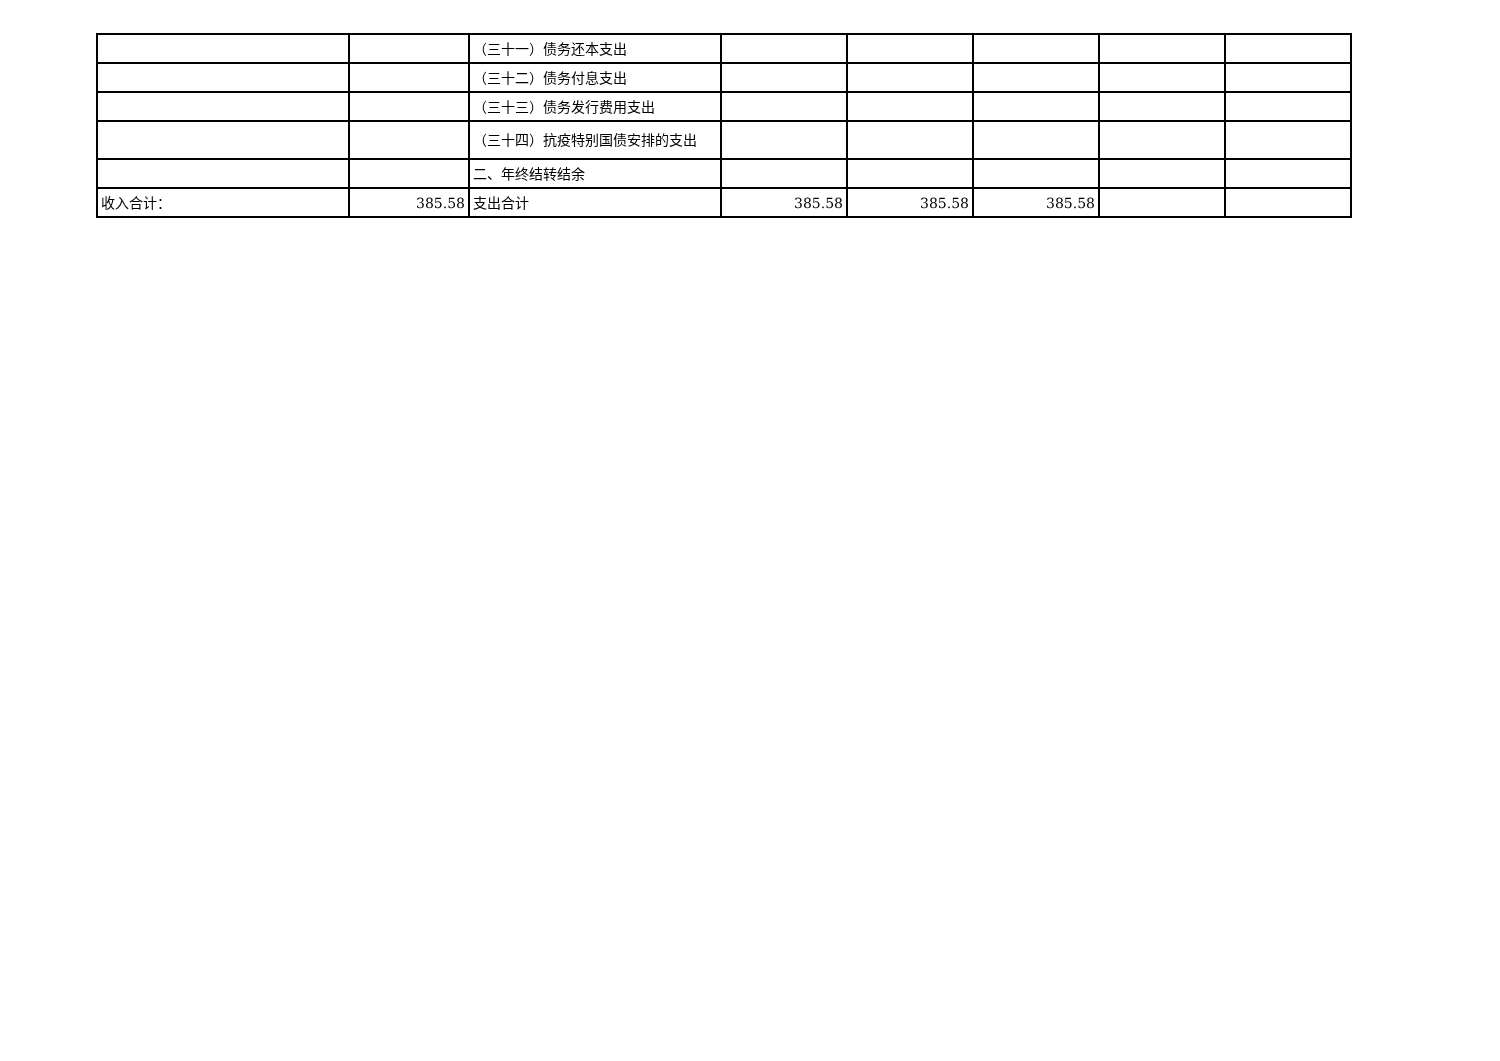| | | （三十一）债务还本支出 | | | | | |
| | | （三十二）债务付息支出 | | | | | |
| | | （三十三）债务发行费用支出 | | | | | |
| | | （三十四）抗疫特别国债安排的支出 | | | | | |
| | | 二、年终结转结余 | | | | | |
| 收入合计： | 385.58 | 支出合计 | 385.58 | 385.58 | 385.58 | | |